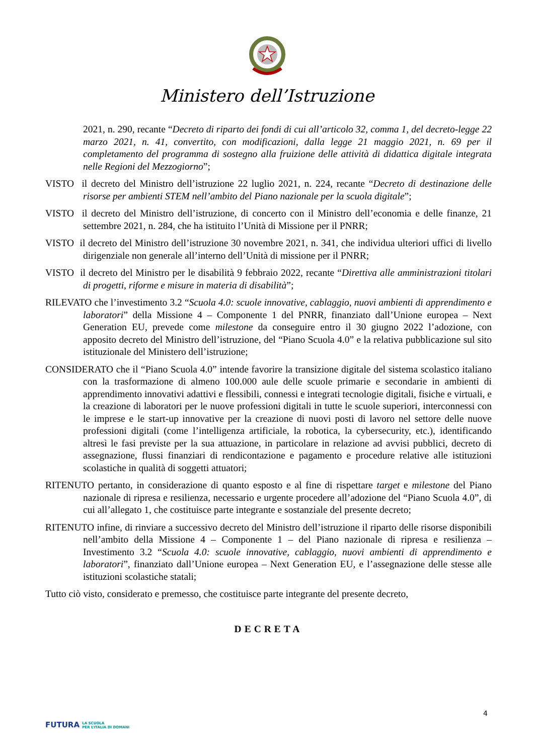Ministero dell’Istruzione
2021, n. 290, recante “Decreto di riparto dei fondi di cui all’articolo 32, comma 1, del decreto-legge 22 marzo 2021, n. 41, convertito, con modificazioni, dalla legge 21 maggio 2021, n. 69 per il completamento del programma di sostegno alla fruizione delle attività di didattica digitale integrata nelle Regioni del Mezzogiorno”;
VISTO il decreto del Ministro dell’istruzione 22 luglio 2021, n. 224, recante “Decreto di destinazione delle risorse per ambienti STEM nell’ambito del Piano nazionale per la scuola digitale”;
VISTO il decreto del Ministro dell’istruzione, di concerto con il Ministro dell’economia e delle finanze, 21 settembre 2021, n. 284, che ha istituito l’Unità di Missione per il PNRR;
VISTO il decreto del Ministro dell’istruzione 30 novembre 2021, n. 341, che individua ulteriori uffici di livello dirigenziale non generale all’interno dell’Unità di missione per il PNRR;
VISTO il decreto del Ministro per le disabilità 9 febbraio 2022, recante “Direttiva alle amministrazioni titolari di progetti, riforme e misure in materia di disabilità”;
RILEVATO che l’investimento 3.2 “Scuola 4.0: scuole innovative, cablaggio, nuovi ambienti di apprendimento e laboratori” della Missione 4 – Componente 1 del PNRR, finanziato dall’Unione europea – Next Generation EU, prevede come milestone da conseguire entro il 30 giugno 2022 l’adozione, con apposito decreto del Ministro dell’istruzione, del “Piano Scuola 4.0” e la relativa pubblicazione sul sito istituzionale del Ministero dell’istruzione;
CONSIDERATO che il “Piano Scuola 4.0” intende favorire la transizione digitale del sistema scolastico italiano con la trasformazione di almeno 100.000 aule delle scuole primarie e secondarie in ambienti di apprendimento innovativi adattivi e flessibili, connessi e integrati tecnologie digitali, fisiche e virtuali, e la creazione di laboratori per le nuove professioni digitali in tutte le scuole superiori, interconnessi con le imprese e le start-up innovative per la creazione di nuovi posti di lavoro nel settore delle nuove professioni digitali (come l’intelligenza artificiale, la robotica, la cybersecurity, etc.), identificando altresì le fasi previste per la sua attuazione, in particolare in relazione ad avvisi pubblici, decreto di assegnazione, flussi finanziari di rendicontazione e pagamento e procedure relative alle istituzioni scolastiche in qualità di soggetti attuatori;
RITENUTO pertanto, in considerazione di quanto esposto e al fine di rispettare target e milestone del Piano nazionale di ripresa e resilienza, necessario e urgente procedere all’adozione del “Piano Scuola 4.0”, di cui all’allegato 1, che costituisce parte integrante e sostanziale del presente decreto;
RITENUTO infine, di rinviare a successivo decreto del Ministro dell’istruzione il riparto delle risorse disponibili nell’ambito della Missione 4 – Componente 1 – del Piano nazionale di ripresa e resilienza – Investimento 3.2 “Scuola 4.0: scuole innovative, cablaggio, nuovi ambienti di apprendimento e laboratori”, finanziato dall’Unione europea – Next Generation EU, e l’assegnazione delle stesse alle istituzioni scolastiche statali;
Tutto ciò visto, considerato e premesso, che costituisce parte integrante del presente decreto,
DECRETA
4
FUTURA LA SCUOLA
PER L’ITALIA DI DOMANI